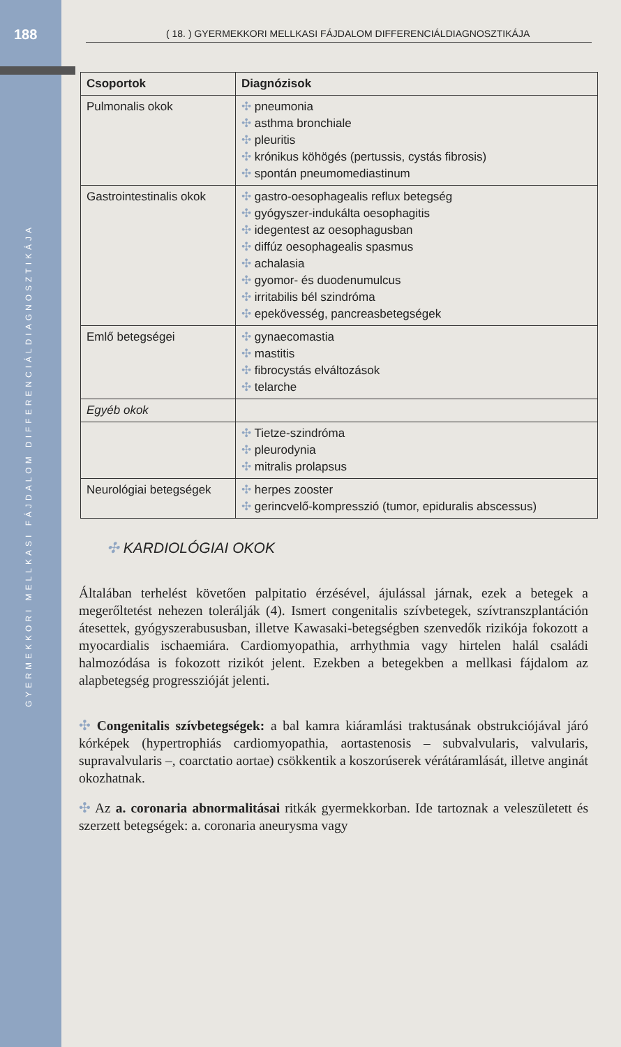188
GYERMEKKORI MELLKASI FÁJDALOM DIFFERENCIÁLDIAGNOSZTIKÁJA
( 18. ) GYERMEKKORI MELLKASI FÁJDALOM DIFFERENCIÁLDIAGNOSZTIKÁJA
| Csoportok | Diagnózisok |
| --- | --- |
| Pulmonalis okok | ✣ pneumonia ✣ asthma bronchiale ✣ pleuritis ✣ krónikus köhögés (pertussis, cystás fibrosis) ✣ spontán pneumomediastinum |
| Gastrointestinalis okok | ✣ gastro-oesophagealis reflux betegség ✣ gyógyszer-indukálta oesophagitis ✣ idegentest az oesophagusban ✣ diffúz oesophagealis spasmus ✣ achalasia ✣ gyomor- és duodenumulcus ✣ irritabilis bél szindróma ✣ epekövesség, pancreasbetegségek |
| Emlő betegségei | ✣ gynaecomastia ✣ mastitis ✣ fibrocystás elváltozások ✣ telarche |
| Egyéb okok | |
| | ✣ Tietze-szindróma ✣ pleurodynia ✣ mitralis prolapsus |
| Neurológiai betegségek | ✣ herpes zooster ✣ gerincvelő-kompresszió (tumor, epiduralis abscessus) |
✣ KARDIOLÓGIAI OKOK
Általában terhelést követően palpitatio érzésével, ájulással járnak, ezek a betegek a megerőltetést nehezen tolerálják (4). Ismert congenitalis szívbetegek, szívtranszplantáción átesettek, gyógyszerabususban, illetve Kawasaki-betegségben szenvedők rizikója fokozott a myocardialis ischaemiára. Cardiomyopathia, arrhythmia vagy hirtelen halál családi halmozódása is fokozott rizikót jelent. Ezekben a betegekben a mellkasi fájdalom az alapbetegség progresszióját jelenti.
✣ Congenitalis szívbetegségek: a bal kamra kiáramlási traktusának obstrukciójával járó kórképek (hypertrophiás cardiomyopathia, aortastenosis – subvalvularis, valvularis, supravalvularis –, coarctatio aortae) csökkentik a koszorúserek vérátáramlását, illetve anginát okozhatnak.
✣ Az a. coronaria abnormalitásai ritkák gyermekkorban. Ide tartoznak a veleszületett és szerzett betegségek: a. coronaria aneurysma vagy